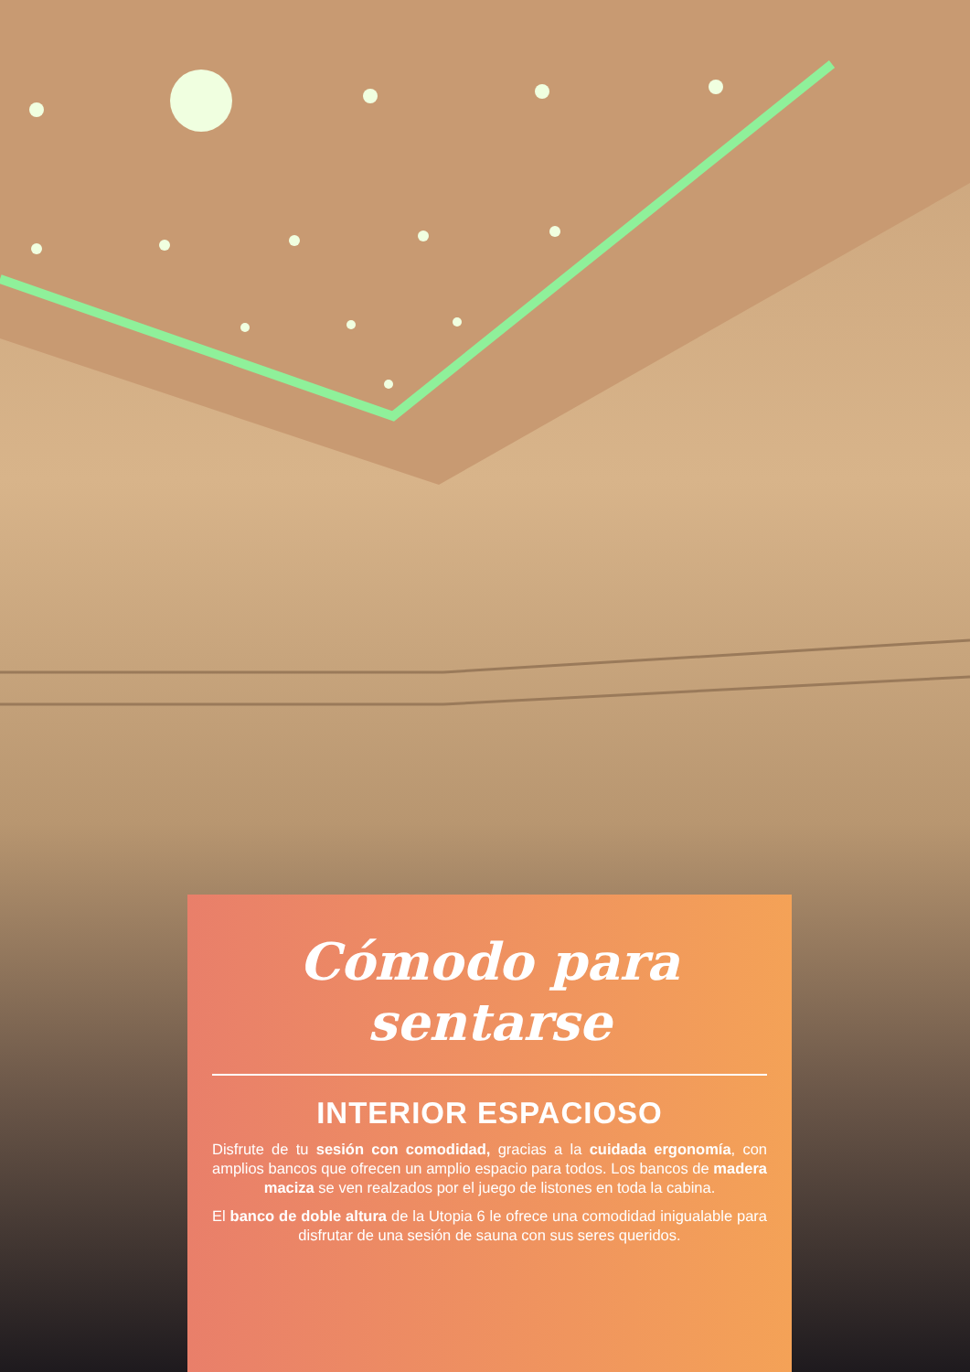Cómodo para sentarse
INTERIOR ESPACIOSO
Disfrute de tu sesión con comodidad, gracias a la cuidada ergonomía, con amplios bancos que ofrecen un amplio espacio para todos. Los bancos de madera maciza se ven realzados por el juego de listones en toda la cabina.
El banco de doble altura de la Utopia 6 le ofrece una comodidad inigualable para disfrutar de una sesión de sauna con sus seres queridos.